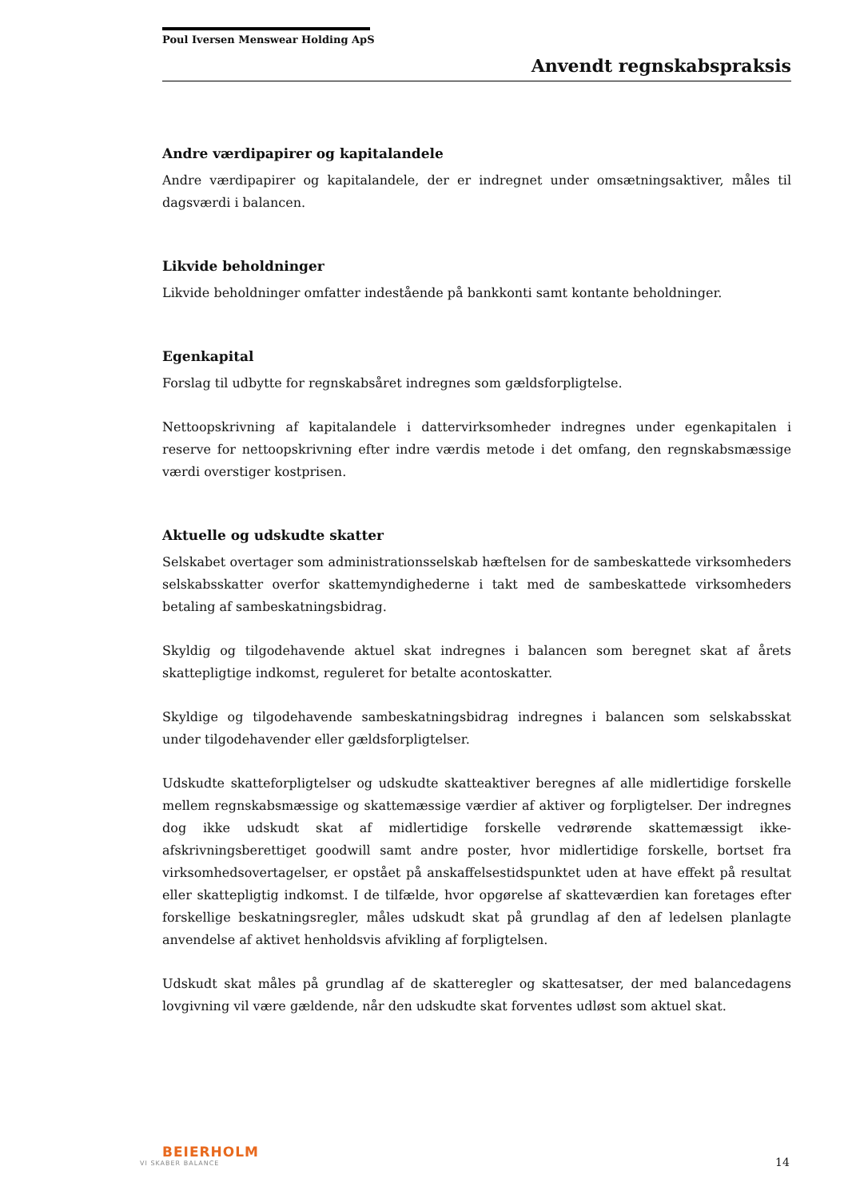Poul Iversen Menswear Holding ApS
Anvendt regnskabspraksis
Andre værdipapirer og kapitalandele
Andre værdipapirer og kapitalandele, der er indregnet under omsætningsaktiver, måles til dagsværdi i balancen.
Likvide beholdninger
Likvide beholdninger omfatter indestående på bankkonti samt kontante beholdninger.
Egenkapital
Forslag til udbytte for regnskabsåret indregnes som gældsforpligtelse.
Nettoopskrivning af kapitalandele i dattervirksomheder indregnes under egenkapitalen i reserve for nettoopskrivning efter indre værdis metode i det omfang, den regnskabsmæssige værdi overstiger kostprisen.
Aktuelle og udskudte skatter
Selskabet overtager som administrationsselskab hæftelsen for de sambeskattede virksomheders selskabsskatter overfor skattemyndighederne i takt med de sambeskattede virksomheders betaling af sambeskatningsbidrag.
Skyldig og tilgodehavende aktuel skat indregnes i balancen som beregnet skat af årets skattepligtige indkomst, reguleret for betalte acontoskatter.
Skyldige og tilgodehavende sambeskatningsbidrag indregnes i balancen som selskabsskat under tilgodehavender eller gældsforpligtelser.
Udskudte skatteforpligtelser og udskudte skatteaktiver beregnes af alle midlertidige forskelle mellem regnskabsmæssige og skattemæssige værdier af aktiver og forpligtelser. Der indregnes dog ikke udskudt skat af midlertidige forskelle vedrørende skattemæssigt ikke-afskrivningsberettiget goodwill samt andre poster, hvor midlertidige forskelle, bortset fra virksomhedsovertagelser, er opstået på anskaffelsestidspunktet uden at have effekt på resultat eller skattepligtig indkomst. I de tilfælde, hvor opgørelse af skatteværdien kan foretages efter forskellige beskatningsregler, måles udskudt skat på grundlag af den af ledelsen planlagte anvendelse af aktivet henholdsvis afvikling af forpligtelsen.
Udskudt skat måles på grundlag af de skatteregler og skattesatser, der med balancedagens lovgivning vil være gældende, når den udskudte skat forventes udløst som aktuel skat.
BEIERHOLM
VI SKABER BALANCE
14